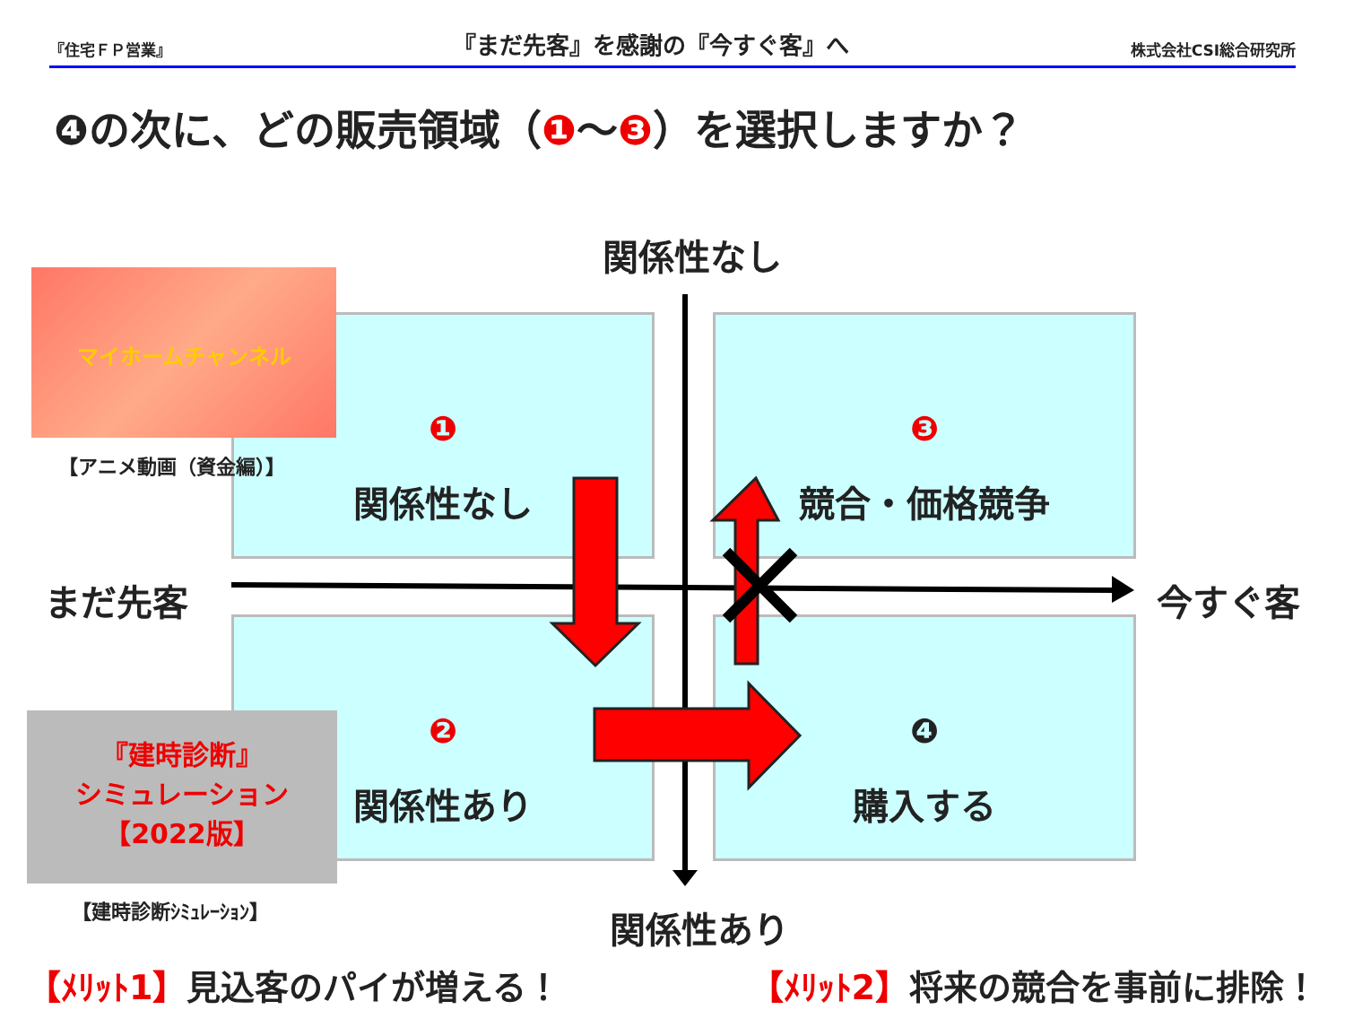『住宅ＦＰ営業』 『まだ先客』を感謝の『今すぐ客』へ 株式会社CSI総合研究所
❹の次に、どの販売領域（❶～❸）を選択しますか？
関係性なし
❶
関係性なし
❸
競合・価格競争
❷
関係性あり
❹
購入する
まだ先客 今すぐ客
関係性あり
マイホームチャンネル
【アニメ動画（資金編）】
『建時診断』
シミュレーション
【2022版】
【建時診断ｼﾐｭﾚｰｼｮﾝ】
【ﾒﾘｯﾄ1】見込客のパイが増える！ 【ﾒﾘｯﾄ2】将来の競合を事前に排除！